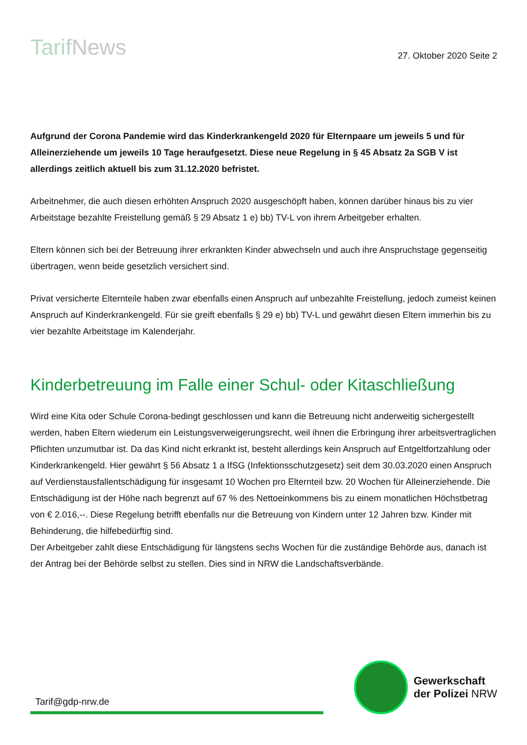TarifNews
27. Oktober 2020 Seite 2
Aufgrund der Corona Pandemie wird das Kinderkrankengeld 2020 für Elternpaare um jeweils 5 und für Alleinerziehende um jeweils 10 Tage heraufgesetzt. Diese neue Regelung in § 45 Absatz 2a SGB V ist allerdings zeitlich aktuell bis zum 31.12.2020 befristet.
Arbeitnehmer, die auch diesen erhöhten Anspruch 2020 ausgeschöpft haben, können darüber hinaus bis zu vier Arbeitstage bezahlte Freistellung gemäß § 29 Absatz 1 e) bb) TV-L von ihrem Arbeitgeber erhalten.
Eltern können sich bei der Betreuung ihrer erkrankten Kinder abwechseln und auch ihre Anspruchstage gegenseitig übertragen, wenn beide gesetzlich versichert sind.
Privat versicherte Elternteile haben zwar ebenfalls einen Anspruch auf unbezahlte Freistellung, jedoch zumeist keinen Anspruch auf Kinderkrankengeld. Für sie greift ebenfalls § 29 e) bb) TV-L und gewährt diesen Eltern immerhin bis zu vier bezahlte Arbeitstage im Kalenderjahr.
Kinderbetreuung im Falle einer Schul- oder Kitaschließung
Wird eine Kita oder Schule Corona-bedingt geschlossen und kann die Betreuung nicht anderweitig sichergestellt werden, haben Eltern wiederum ein Leistungsverweigerungsrecht, weil ihnen die Erbringung ihrer arbeitsvertraglichen Pflichten unzumutbar ist. Da das Kind nicht erkrankt ist, besteht allerdings kein Anspruch auf Entgeltfortzahlung oder Kinderkrankengeld. Hier gewährt § 56 Absatz 1 a IfSG (Infektionsschutzgesetz) seit dem 30.03.2020 einen Anspruch auf Verdienstausfallentschädigung für insgesamt 10 Wochen pro Elternteil bzw. 20 Wochen für Alleinerziehende. Die Entschädigung ist der Höhe nach begrenzt auf 67 % des Nettoeinkommens bis zu einem monatlichen Höchstbetrag von € 2.016,--. Diese Regelung betrifft ebenfalls nur die Betreuung von Kindern unter 12 Jahren bzw. Kinder mit Behinderung, die hilfebedürftig sind.
Der Arbeitgeber zahlt diese Entschädigung für längstens sechs Wochen für die zuständige Behörde aus, danach ist der Antrag bei der Behörde selbst zu stellen. Dies sind in NRW die Landschaftsverbände.
Tarif@gdp-nrw.de
Gewerkschaft
der Polizei NRW